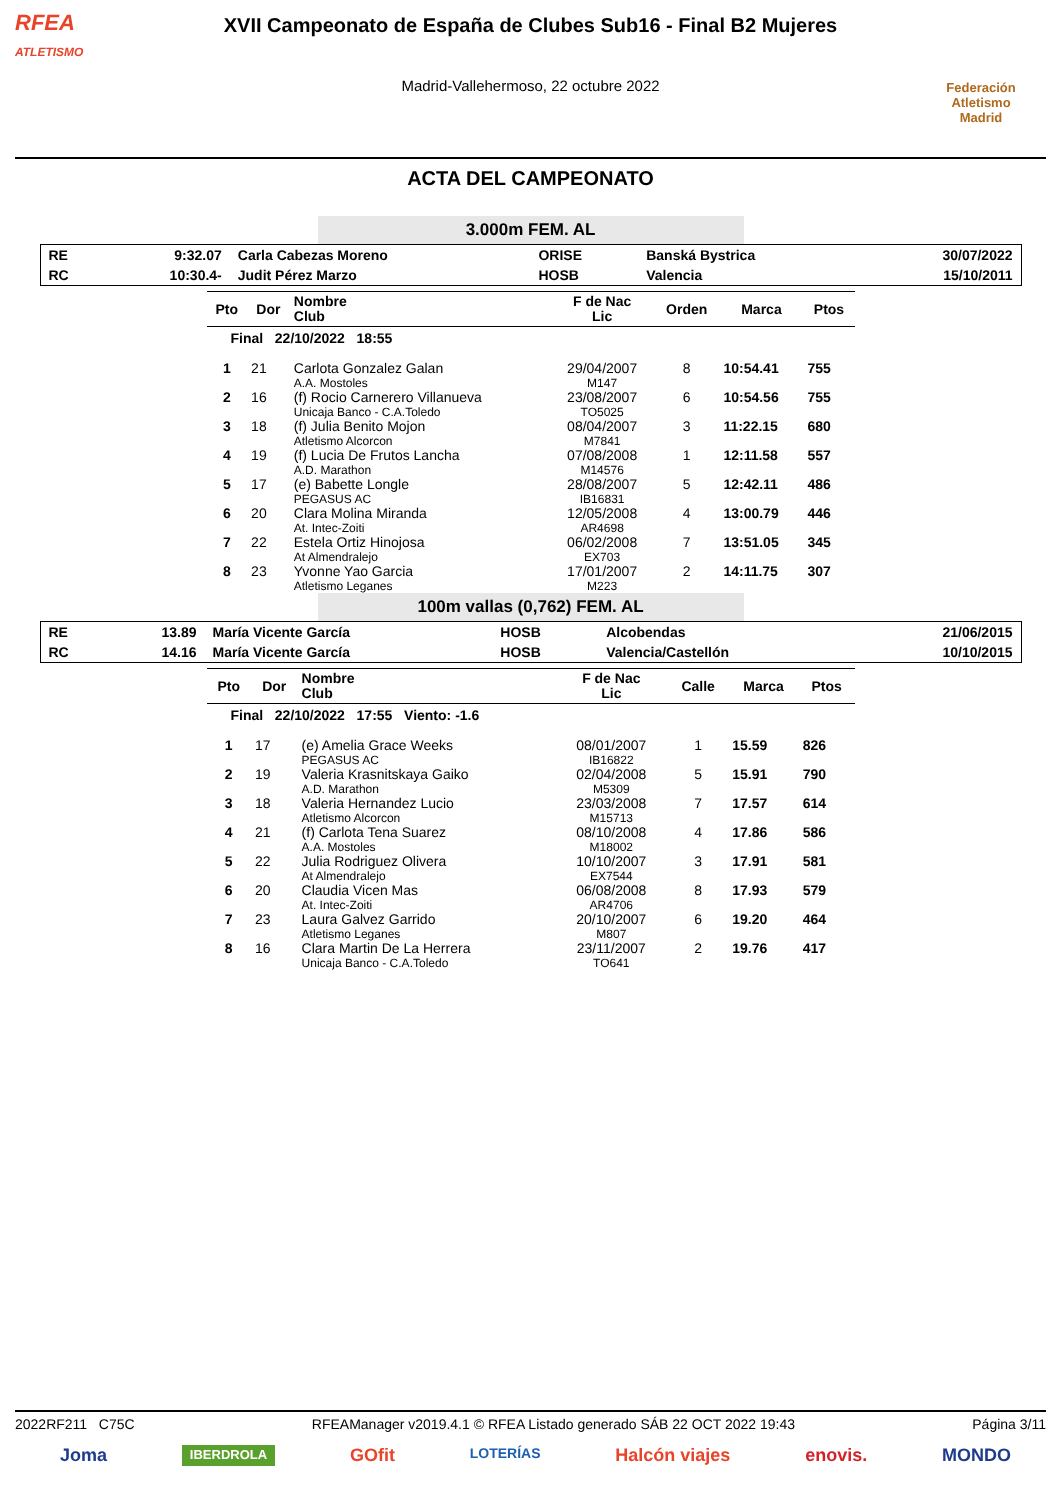RFEA
ATLETISMO
XVII Campeonato de España de Clubes Sub16 - Final B2 Mujeres
Madrid-Vallehermoso, 22 octubre 2022
Federación Atletismo
Madrid
ACTA DEL CAMPEONATO
3.000m FEM. AL
| RE | 9:32.07 | Carla Cabezas Moreno | ORISE | Banská Bystrica | 30/07/2022 |
| RC | 10:30.4- | Judit Pérez Marzo | HOSB | Valencia | 15/10/2011 |
| Pto | Dor | Nombre Club | F de Nac Lic | Orden | Marca | Ptos |
| --- | --- | --- | --- | --- | --- | --- |
| Final 22/10/2022 18:55 | | | | | | |
| 1 | 21 | Carlota Gonzalez Galan A.A. Mostoles | 29/04/2007 M147 | 8 | 10:54.41 | 755 |
| 2 | 16 | (f) Rocio Carnerero Villanueva Unicaja Banco - C.A.Toledo | 23/08/2007 TO5025 | 6 | 10:54.56 | 755 |
| 3 | 18 | (f) Julia Benito Mojon Atletismo Alcorcon | 08/04/2007 M7841 | 3 | 11:22.15 | 680 |
| 4 | 19 | (f) Lucia De Frutos Lancha A.D. Marathon | 07/08/2008 M14576 | 1 | 12:11.58 | 557 |
| 5 | 17 | (e) Babette Longle PEGASUS AC | 28/08/2007 IB16831 | 5 | 12:42.11 | 486 |
| 6 | 20 | Clara Molina Miranda At. Intec-Zoiti | 12/05/2008 AR4698 | 4 | 13:00.79 | 446 |
| 7 | 22 | Estela Ortiz Hinojosa At Almendralejo | 06/02/2008 EX703 | 7 | 13:51.05 | 345 |
| 8 | 23 | Yvonne Yao Garcia Atletismo Leganes | 17/01/2007 M223 | 2 | 14:11.75 | 307 |
100m vallas (0,762) FEM. AL
| RE | 13.89 | María Vicente García | HOSB | Alcobendas | 21/06/2015 |
| RC | 14.16 | María Vicente García | HOSB | Valencia/Castellón | 10/10/2015 |
| Pto | Dor | Nombre Club | F de Nac Lic | Calle | Marca | Ptos |
| --- | --- | --- | --- | --- | --- | --- |
| Final 22/10/2022 17:55 Viento: -1.6 | | | | | | |
| 1 | 17 | (e) Amelia Grace Weeks PEGASUS AC | 08/01/2007 IB16822 | 1 | 15.59 | 826 |
| 2 | 19 | Valeria Krasnitskaya Gaiko A.D. Marathon | 02/04/2008 M5309 | 5 | 15.91 | 790 |
| 3 | 18 | Valeria Hernandez Lucio Atletismo Alcorcon | 23/03/2008 M15713 | 7 | 17.57 | 614 |
| 4 | 21 | (f) Carlota Tena Suarez A.A. Mostoles | 08/10/2008 M18002 | 4 | 17.86 | 586 |
| 5 | 22 | Julia Rodriguez Olivera At Almendralejo | 10/10/2007 EX7544 | 3 | 17.91 | 581 |
| 6 | 20 | Claudia Vicen Mas At. Intec-Zoiti | 06/08/2008 AR4706 | 8 | 17.93 | 579 |
| 7 | 23 | Laura Galvez Garrido Atletismo Leganes | 20/10/2007 M807 | 6 | 19.20 | 464 |
| 8 | 16 | Clara Martin De La Herrera Unicaja Banco - C.A.Toledo | 23/11/2007 TO641 | 2 | 19.76 | 417 |
2022RF211 C75C RFEAManager v2019.4.1 © RFEA Listado generado SÁB 22 OCT 2022 19:43 Página 3/11
Joma IBERDROLA GOfit LOTERÍAS Halcón viajes enovis. MONDO